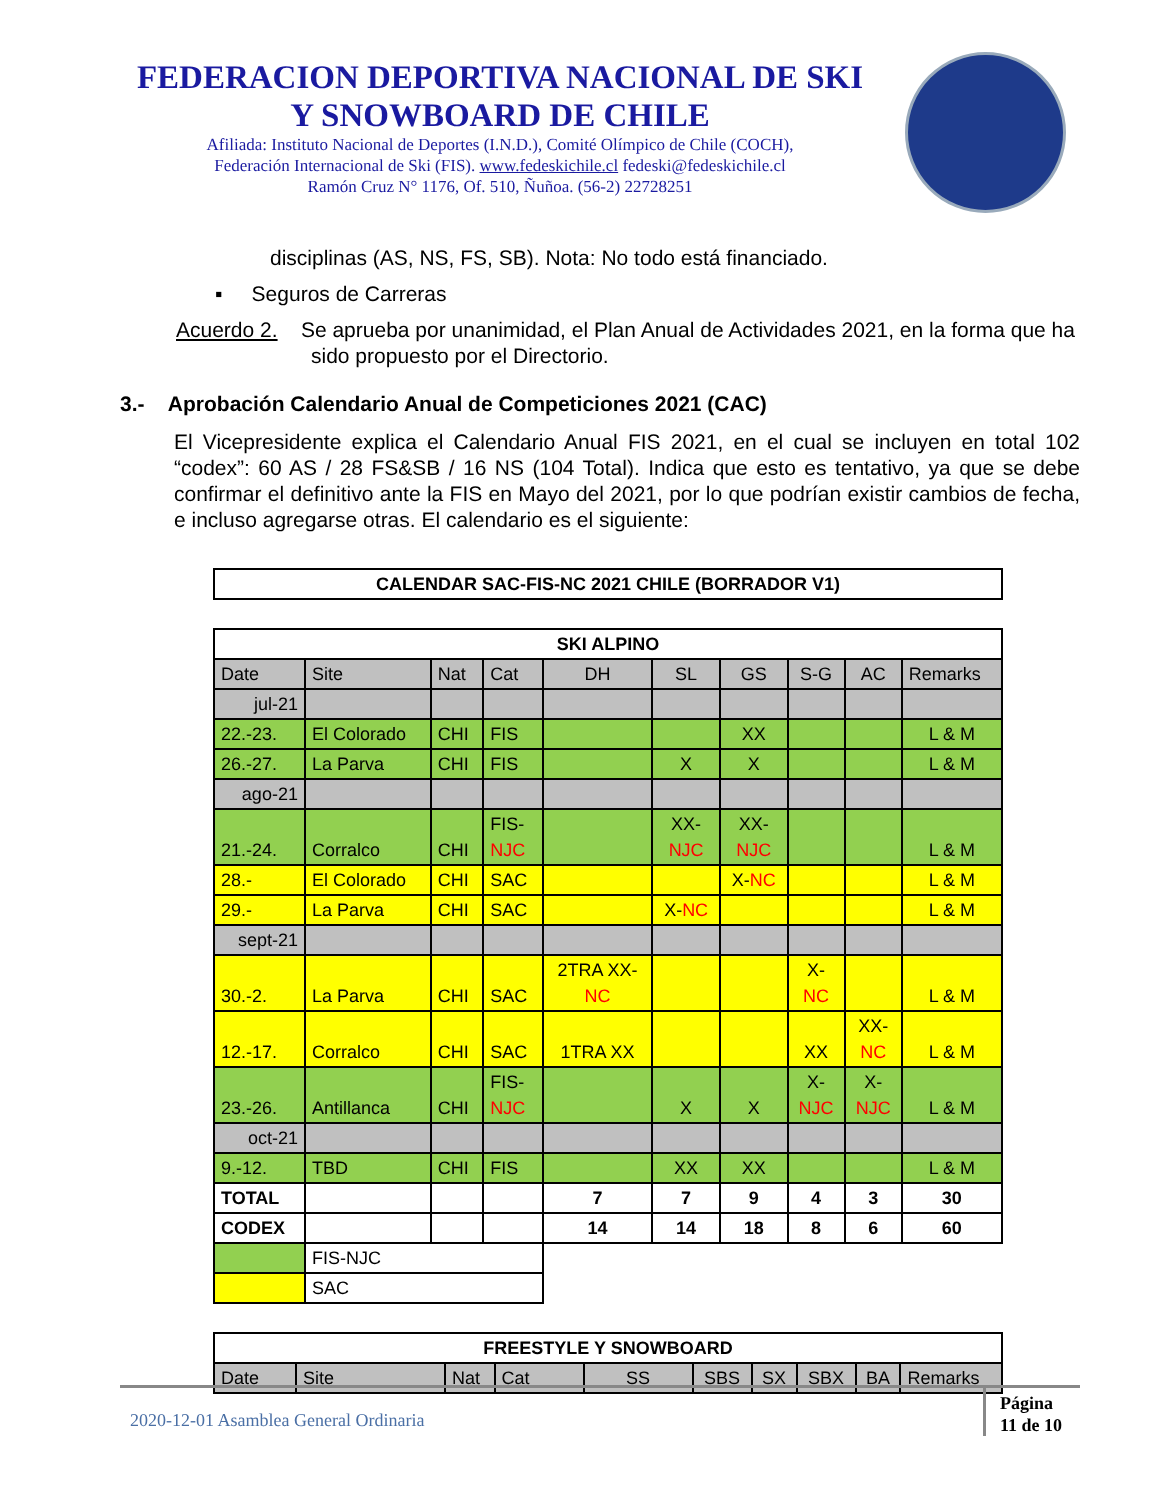FEDERACION DEPORTIVA NACIONAL DE SKI
Y SNOWBOARD DE CHILE
Afiliada: Instituto Nacional de Deportes (I.N.D.), Comité Olímpico de Chile (COCH),
Federación Internacional de Ski (FIS). www.fedeskichile.cl fedeski@fedeskichile.cl
Ramón Cruz N° 1176, Of. 510, Ñuñoa. (56-2) 22728251
disciplinas (AS, NS, FS, SB). Nota: No todo está financiado.
▪ Seguros de Carreras
Acuerdo 2. Se aprueba por unanimidad, el Plan Anual de Actividades 2021, en la forma que ha sido propuesto por el Directorio.
3.- Aprobación Calendario Anual de Competiciones 2021 (CAC)
El Vicepresidente explica el Calendario Anual FIS 2021, en el cual se incluyen en total 102 “codex”: 60 AS / 28 FS&SB / 16 NS (104 Total). Indica que esto es tentativo, ya que se debe confirmar el definitivo ante la FIS en Mayo del 2021, por lo que podrían existir cambios de fecha, e incluso agregarse otras. El calendario es el siguiente:
| CALENDAR SAC-FIS-NC 2021 CHILE (BORRADOR V1) |
| --- |
| SKI ALPINO | | | | | | | | | |
| --- | --- | --- | --- | --- | --- | --- | --- | --- | --- |
| Date | Site | Nat | Cat | DH | SL | GS | S-G | AC | Remarks |
| jul-21 | | | | | | | | | |
| 22.-23. | El Colorado | CHI | FIS | | | XX | | | L & M |
| 26.-27. | La Parva | CHI | FIS | | X | X | | | L & M |
| ago-21 | | | | | | | | | |
| 21.-24. | Corralco | CHI | FIS- NJC | | XX- NJC | XX- NJC | | | L & M |
| 28.- | El Colorado | CHI | SAC | | | X- NC | | | L & M |
| 29.- | La Parva | CHI | SAC | | X- NC | | | | L & M |
| sept-21 | | | | | | | | | |
| 30.-2. | La Parva | CHI | SAC | 2TRA XX- NC | | | X- NC | | L & M |
| 12.-17. | Corralco | CHI | SAC | 1TRA XX | | | XX | XX- NC | L & M |
| 23.-26. | Antillanca | CHI | FIS- NJC | | X | X | X- NJC | X- NJC | L & M |
| oct-21 | | | | | | | | | |
| 9.-12. | TBD | CHI | FIS | | XX | XX | | | L & M |
| TOTAL | | | | 7 | 7 | 9 | 4 | 3 | 30 |
| CODEX | | | | 14 | 14 | 18 | 8 | 6 | 60 |
| | FIS-NJC | | | | | | | | |
| | SAC | | | | | | | | |
| FREESTYLE Y SNOWBOARD | | | | | | | | | |
| --- | --- | --- | --- | --- | --- | --- | --- | --- | --- |
| Date | Site | Nat | Cat | SS | SBS | SX | SBX | BA | Remarks |
2020-12-01 Asamblea General Ordinaria Página
11 de 10